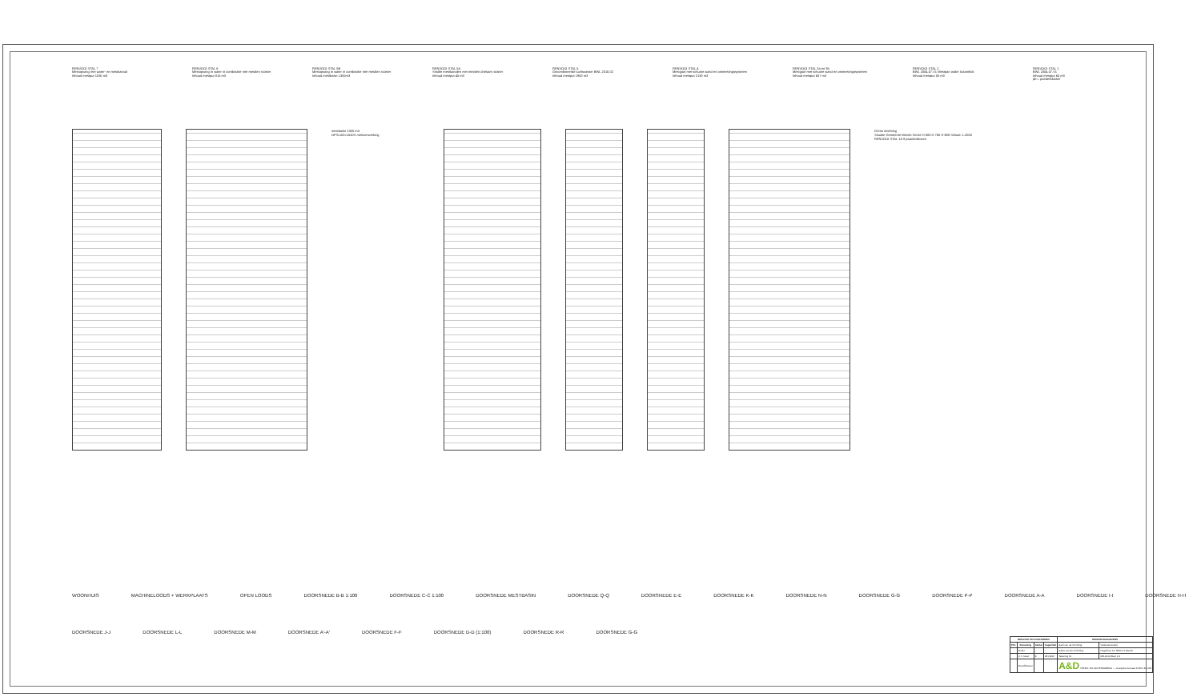RENVOOI STAL 7 Mestopvang met water- en mestkanaal Inhoud mestput 1030 m3
RENVOOI STAL 6 Mestopvang in water in combinatie met metalen rooster Inhoud mestput 815 m3
RENVOOI STAL 5B Mestopvang in water in combinatie met metalen rooster Inhoud mestbasin 1300m3
RENVOOI STAL 5A Smalle mestkanalen met metalen driekant rooster Inhoud mestput 45 m3
RENVOOI STAL 5 Gecombineerde luchtwasser BWL 2010.02 Inhoud mestput 1900 m3
RENVOOI STAL 4 Mestgoot met schuine wand en ontmestingssysteem Inhoud mestput 2130 m3
RENVOOI STAL 3a en 3b Mestgoot met schuine wand en ontmestingssysteem Inhoud mestput 657 m3
RENVOOI STAL 2 BWL 2004.07.V1 Mestpan onder kraamhok Inhoud mestput 50 m3
RENVOOI STAL 1 BWL 2004.07.V1 Inhoud mestput 65 m3 pb = poederblusser
mestbasin 1300 m3
OPSLAGLOODS mestverwerking
Grens inrichting
Situatie Gemeente Meerlo Sectie H 500 H 765 H 688 Schaal: 1:2500
RENVOOI STAL 1A 9 paardenboxen
WOONHUIS MACHINELOODS + WERKPLAATS OPEN LOODS DOORSNEDE B-B 1:100 DOORSNEDE C-C 1:100 DOORSNEDE MESTBASIN DOORSNEDE Q-Q DOORSNEDE E-E DOORSNEDE K-K DOORSNEDE N-N DOORSNEDE G-G DOORSNEDE P-P DOORSNEDE A-A DOORSNEDE I-I DOORSNEDE H-H DOORSNEDE J-J DOORSNEDE L-L DOORSNEDE M-M DOORSNEDE A'-A' DOORSNEDE F-F DOORSNEDE D-D (1:100) DOORSNEDE R-R DOORSNEDE G-G
| RENVOOI PICTOGRAMMEN | | | | BEDRIJFSGEGEVENS | |
| --- | --- | --- | --- | --- | --- |
| Pict. | Benaming | Aantal | Capaciteit | Aard van de inrichting: | Varkenshouderij |
| | Boiler | - | - | Adres van de inrichting: | Hogenbos 14, 5864 CL Meerlo |
| | C.V. ketel | 8 | 231,6kW | Tekening Nr. | MB-0210 Blad: 1/1 |
| | Brandblusser | | | A&D TEKEN- EN ADVIESBUREAU — Oranjeboomstraat 3 5451 BK Mill | |